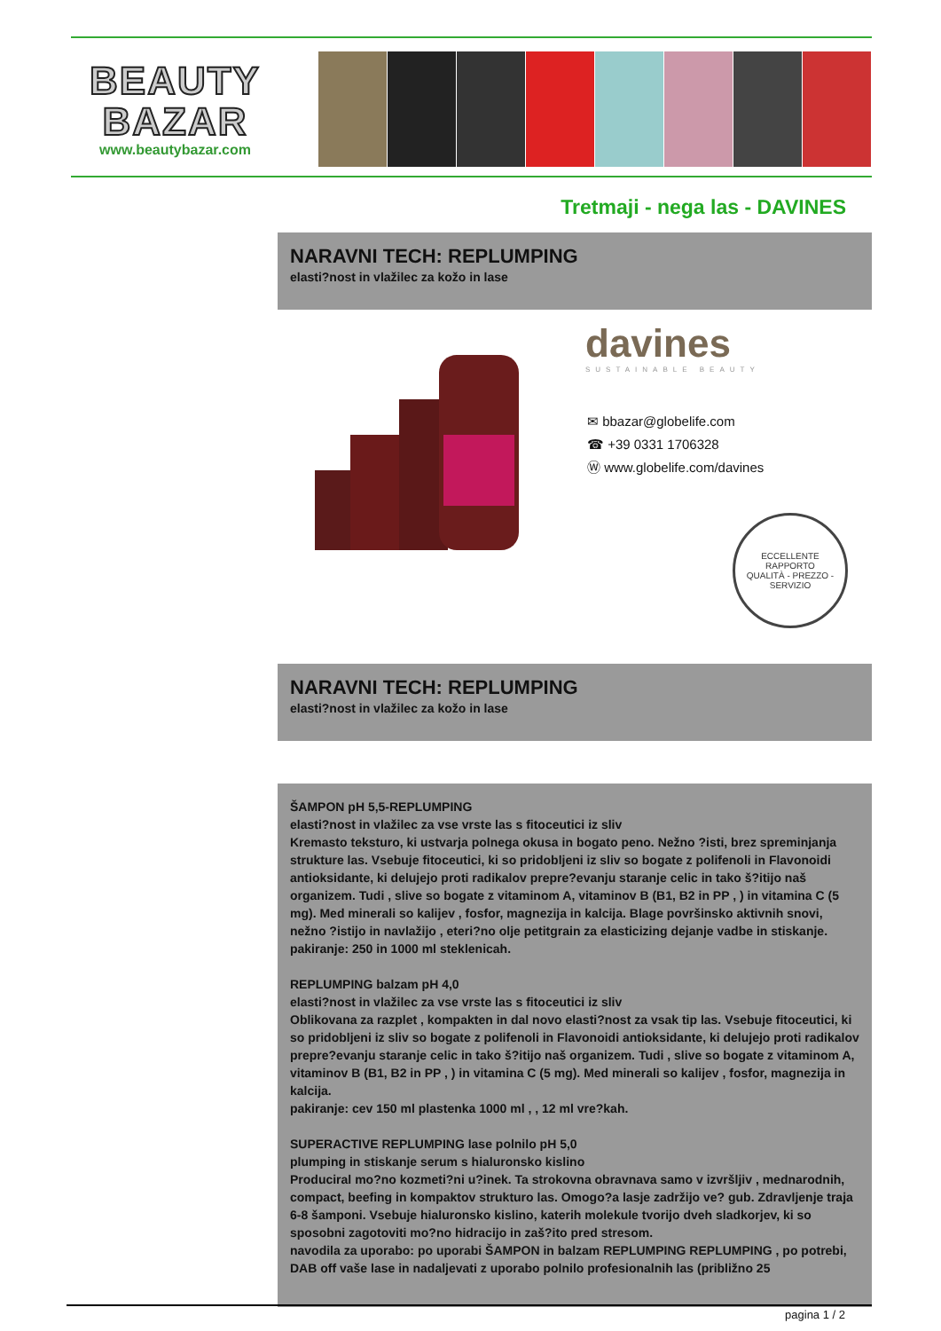BEAUTY
BAZAR
www.beautybazar.com
Tretmaji - nega las - DAVINES
NARAVNI TECH: REPLUMPING
elasti?nost in vlažilec za kožo in lase
davines
SUSTAINABLE BEAUTY
✉ bbazar@globelife.com
☎ +39 0331 1706328
Ⓦ www.globelife.com/davines
ECCELLENTE RAPPORTO
QUALITÀ - PREZZO - SERVIZIO
NARAVNI TECH: REPLUMPING
elasti?nost in vlažilec za kožo in lase
ŠAMPON pH 5,5-REPLUMPING
elasti?nost in vlažilec za vse vrste las s fitoceutici iz sliv
Kremasto teksturo, ki ustvarja polnega okusa in bogato peno. Nežno ?isti, brez spreminjanja strukture las. Vsebuje fitoceutici, ki so pridobljeni iz sliv so bogate z polifenoli in Flavonoidi antioksidante, ki delujejo proti radikalov prepre?evanju staranje celic in tako š?itijo naš organizem. Tudi , slive so bogate z vitaminom A, vitaminov B (B1, B2 in PP , ) in vitamina C (5 mg). Med minerali so kalijev , fosfor, magnezija in kalcija. Blage površinsko aktivnih snovi, nežno ?istijo in navlažijo , eteri?no olje petitgrain za elasticizing dejanje vadbe in stiskanje.
pakiranje: 250 in 1000 ml steklenicah.
REPLUMPING balzam pH 4,0
elasti?nost in vlažilec za vse vrste las s fitoceutici iz sliv
Oblikovana za razplet , kompakten in dal novo elasti?nost za vsak tip las. Vsebuje fitoceutici, ki so pridobljeni iz sliv so bogate z polifenoli in Flavonoidi antioksidante, ki delujejo proti radikalov prepre?evanju staranje celic in tako š?itijo naš organizem. Tudi , slive so bogate z vitaminom A, vitaminov B (B1, B2 in PP , ) in vitamina C (5 mg). Med minerali so kalijev , fosfor, magnezija in kalcija.
pakiranje: cev 150 ml plastenka 1000 ml , , 12 ml vre?kah.
SUPERACTIVE REPLUMPING lase polnilo pH 5,0
plumping in stiskanje serum s hialuronsko kislino
Produciral mo?no kozmeti?ni u?inek. Ta strokovna obravnava samo v izvršljiv , mednarodnih, compact, beefing in kompaktov strukturo las. Omogo?a lasje zadržijo ve? gub. Zdravljenje traja 6-8 šamponi. Vsebuje hialuronsko kislino, katerih molekule tvorijo dveh sladkorjev, ki so sposobni zagotoviti mo?no hidracijo in zaš?ito pred stresom.
navodila za uporabo: po uporabi ŠAMPON in balzam REPLUMPING REPLUMPING , po potrebi, DAB off vaše lase in nadaljevati z uporabo polnilo profesionalnih las (približno 25
pagina 1 / 2